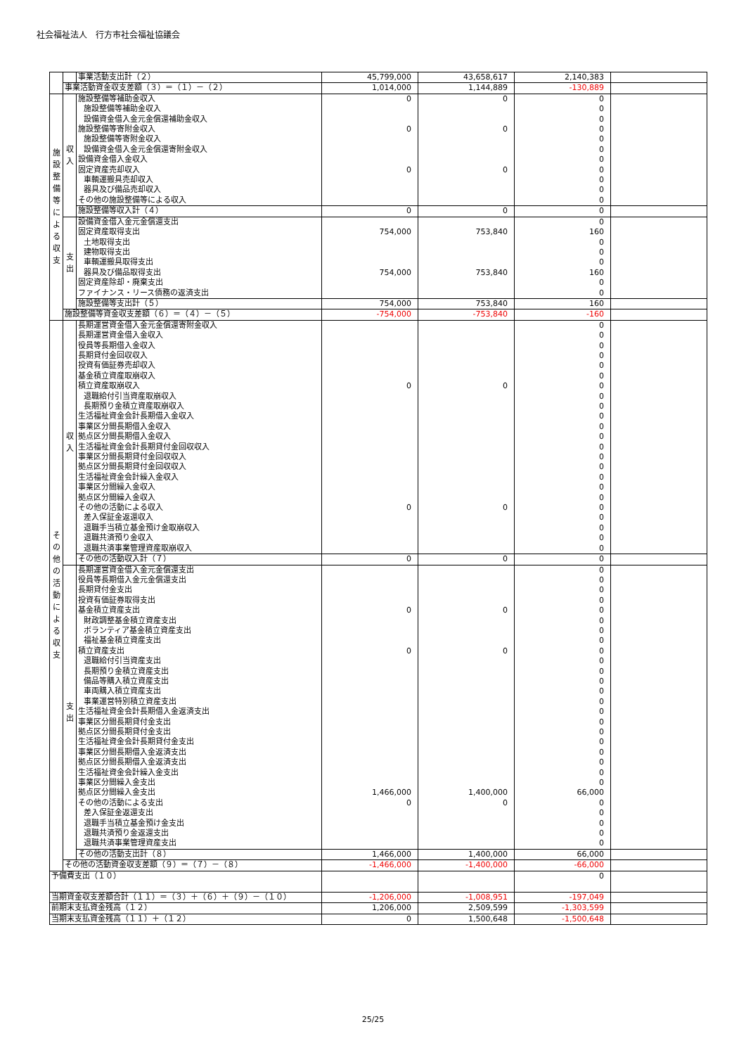社会福祉法人　行方市社会福祉協議会
| | | 事業活動支出計（２） | 45,799,000 | 43,658,617 | 2,140,383 | |
| | 事業活動資金収支差額（３）＝（１）－（２） | | 1,014,000 | 1,144,889 | -130,889 | |
| 施 設 整 備 等 に よ る 収 支 | 収 入 | 施設整備等補助金収入 | 0 | 0 | 0 | |
| | | 施設整備等補助金収入 | | | 0 | |
| | | 設備資金借入金元金償還補助金収入 | | | 0 | |
| | | 施設整備等寄附金収入 | 0 | 0 | 0 | |
| | | 施設整備等寄附金収入 | | | 0 | |
| | | 設備資金借入金元金償還寄附金収入 | | | 0 | |
| | | 設備資金借入金収入 | | | 0 | |
| | | 固定資産売却収入 | 0 | 0 | 0 | |
| | | 車輌運搬具売却収入 | | | 0 | |
| | | 器具及び備品売却収入 | | | 0 | |
| | | その他の施設整備等による収入 | | | 0 | |
| | | 施設整備等収入計（４） | 0 | 0 | 0 | |
| | 支 出 | 設備資金借入金元金償還支出 | | | 0 | |
| | | 固定資産取得支出 | 754,000 | 753,840 | 160 | |
| | | 土地取得支出 | | | 0 | |
| | | 建物取得支出 | | | 0 | |
| | | 車輌運搬具取得支出 | | | 0 | |
| | | 器具及び備品取得支出 | 754,000 | 753,840 | 160 | |
| | | 固定資産除却・廃棄支出 | | | 0 | |
| | | ファイナンス・リース債務の返済支出 | | | 0 | |
| | | 施設整備等支出計（５） | 754,000 | 753,840 | 160 | |
| | 施設整備等資金収支差額（６）＝（４）－（５） | | -754,000 | -753,840 | -160 | |
| そ の 他 の 活 動 に よ る 収 支 | 収 入 | 長期運営資金借入金元金償還寄附金収入 | | | 0 | |
| | | 長期運営資金借入金収入 | | | 0 | |
| | | 役員等長期借入金収入 | | | 0 | |
| | | 長期貸付金回収収入 | | | 0 | |
| | | 投資有価証券売却収入 | | | 0 | |
| | | 基金積立資産取崩収入 | | | 0 | |
| | | 積立資産取崩収入 | 0 | 0 | 0 | |
| | | 退職給付引当資産取崩収入 | | | 0 | |
| | | 長期預り金積立資産取崩収入 | | | 0 | |
| | | 生活福祉資金会計長期借入金収入 | | | 0 | |
| | | 事業区分間長期借入金収入 | | | 0 | |
| | | 拠点区分間長期借入金収入 | | | 0 | |
| | | 生活福祉資金会計長期貸付金回収収入 | | | 0 | |
| | | 事業区分間長期貸付金回収収入 | | | 0 | |
| | | 拠点区分間長期貸付金回収収入 | | | 0 | |
| | | 生活福祉資金会計繰入金収入 | | | 0 | |
| | | 事業区分間繰入金収入 | | | 0 | |
| | | 拠点区分間繰入金収入 | | | 0 | |
| | | その他の活動による収入 | 0 | 0 | 0 | |
| | | 差入保証金返還収入 | | | 0 | |
| | | 退職手当積立基金預け金取崩収入 | | | 0 | |
| | | 退職共済預り金収入 | | | 0 | |
| | | 退職共済事業管理資産取崩収入 | | | 0 | |
| | | その他の活動収入計（７） | 0 | 0 | 0 | |
| | 支 出 | 長期運営資金借入金元金償還支出 | | | 0 | |
| | | 役員等長期借入金元金償還支出 | | | 0 | |
| | | 長期貸付金支出 | | | 0 | |
| | | 投資有価証券取得支出 | | | 0 | |
| | | 基金積立資産支出 | 0 | 0 | 0 | |
| | | 財政調整基金積立資産支出 | | | 0 | |
| | | ボランティア基金積立資産支出 | | | 0 | |
| | | 福祉基金積立資産支出 | | | 0 | |
| | | 積立資産支出 | 0 | 0 | 0 | |
| | | 退職給付引当資産支出 | | | 0 | |
| | | 長期預り金積立資産支出 | | | 0 | |
| | | 備品等購入積立資産支出 | | | 0 | |
| | | 車両購入積立資産支出 | | | 0 | |
| | | 事業運営特別積立資産支出 | | | 0 | |
| | | 生活福祉資金会計長期借入金返済支出 | | | 0 | |
| | | 事業区分間長期貸付金支出 | | | 0 | |
| | | 拠点区分間長期貸付金支出 | | | 0 | |
| | | 生活福祉資金会計長期貸付金支出 | | | 0 | |
| | | 事業区分間長期借入金返済支出 | | | 0 | |
| | | 拠点区分間長期借入金返済支出 | | | 0 | |
| | | 生活福祉資金会計繰入金支出 | | | 0 | |
| | | 事業区分間繰入金支出 | | | 0 | |
| | | 拠点区分間繰入金支出 | 1,466,000 | 1,400,000 | 66,000 | |
| | | その他の活動による支出 | 0 | 0 | 0 | |
| | | 差入保証金返還支出 | | | 0 | |
| | | 退職手当積立基金預け金支出 | | | 0 | |
| | | 退職共済預り金返還支出 | | | 0 | |
| | | 退職共済事業管理資産支出 | | | 0 | |
| | | その他の活動支出計（８） | 1,466,000 | 1,400,000 | 66,000 | |
| | その他の活動資金収支差額（９）＝（７）－（８） | | -1,466,000 | -1,400,000 | -66,000 | |
| 予備費支出（１０） | | | | | 0 | |
| 当期資金収支差額合計（１１）＝（３）＋（６）＋（９）－（１０） | | | -1,206,000 | -1,008,951 | -197,049 | |
| 前期末支払資金残高（１２） | | | 1,206,000 | 2,509,599 | -1,303,599 | |
| 当期末支払資金残高（１１）＋（１２） | | | 0 | 1,500,648 | -1,500,648 | |
25/25